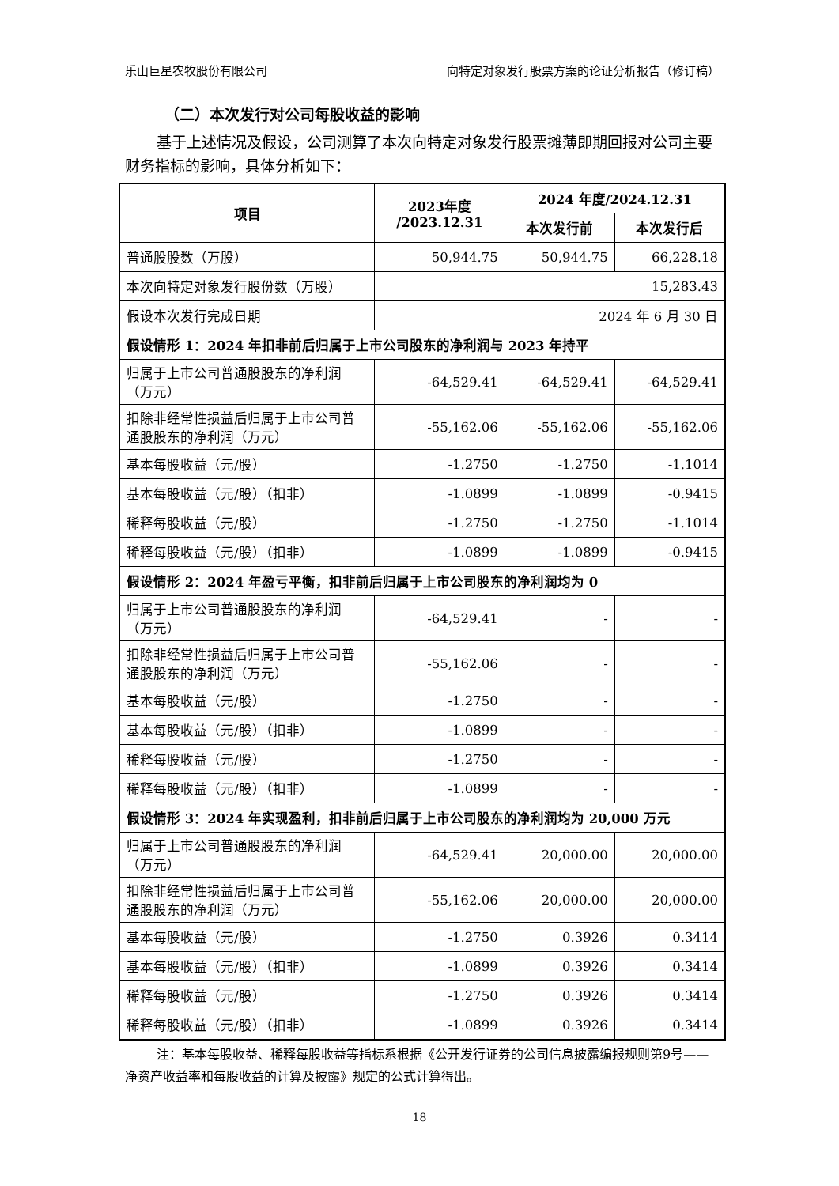乐山巨星农牧股份有限公司 向特定对象发行股票方案的论证分析报告（修订稿）
（二）本次发行对公司每股收益的影响
基于上述情况及假设，公司测算了本次向特定对象发行股票摊薄即期回报对公司主要财务指标的影响，具体分析如下：
| 项目 | 2023年度 /2023.12.31 | 2024 年度/2024.12.31 | |
| --- | --- | --- | --- |
| | | 本次发行前 | 本次发行后 |
| 普通股股数（万股） | 50,944.75 | 50,944.75 | 66,228.18 |
| 本次向特定对象发行股份数（万股） | 15,283.43 | | |
| 假设本次发行完成日期 | 2024 年 6 月 30 日 | | |
| 假设情形 1：2024 年扣非前后归属于上市公司股东的净利润与 2023 年持平 | | | |
| 归属于上市公司普通股股东的净利润（万元） | -64,529.41 | -64,529.41 | -64,529.41 |
| 扣除非经常性损益后归属于上市公司普通股股东的净利润（万元） | -55,162.06 | -55,162.06 | -55,162.06 |
| 基本每股收益（元/股） | -1.2750 | -1.2750 | -1.1014 |
| 基本每股收益（元/股）（扣非） | -1.0899 | -1.0899 | -0.9415 |
| 稀释每股收益（元/股） | -1.2750 | -1.2750 | -1.1014 |
| 稀释每股收益（元/股）（扣非） | -1.0899 | -1.0899 | -0.9415 |
| 假设情形 2：2024 年盈亏平衡，扣非前后归属于上市公司股东的净利润均为 0 | | | |
| 归属于上市公司普通股股东的净利润（万元） | -64,529.41 | - | - |
| 扣除非经常性损益后归属于上市公司普通股股东的净利润（万元） | -55,162.06 | - | - |
| 基本每股收益（元/股） | -1.2750 | - | - |
| 基本每股收益（元/股）（扣非） | -1.0899 | - | - |
| 稀释每股收益（元/股） | -1.2750 | - | - |
| 稀释每股收益（元/股）（扣非） | -1.0899 | - | - |
| 假设情形 3：2024 年实现盈利，扣非前后归属于上市公司股东的净利润均为 20,000 万元 | | | |
| 归属于上市公司普通股股东的净利润（万元） | -64,529.41 | 20,000.00 | 20,000.00 |
| 扣除非经常性损益后归属于上市公司普通股股东的净利润（万元） | -55,162.06 | 20,000.00 | 20,000.00 |
| 基本每股收益（元/股） | -1.2750 | 0.3926 | 0.3414 |
| 基本每股收益（元/股）（扣非） | -1.0899 | 0.3926 | 0.3414 |
| 稀释每股收益（元/股） | -1.2750 | 0.3926 | 0.3414 |
| 稀释每股收益（元/股）（扣非） | -1.0899 | 0.3926 | 0.3414 |
注：基本每股收益、稀释每股收益等指标系根据《公开发行证券的公司信息披露编报规则第9号——净资产收益率和每股收益的计算及披露》规定的公式计算得出。
18